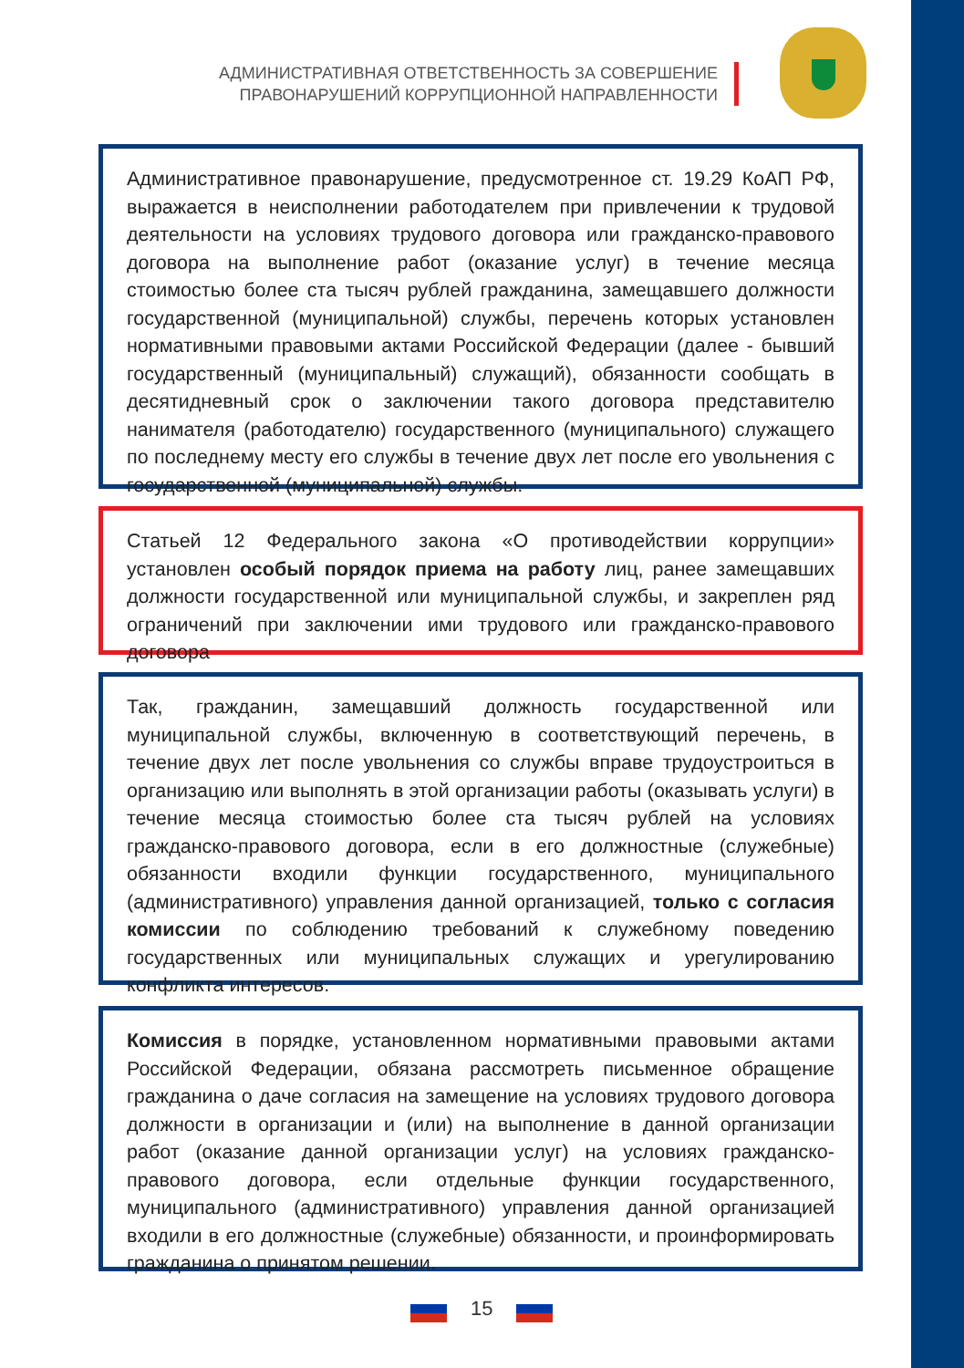АДМИНИСТРАТИВНАЯ ОТВЕТСТВЕННОСТЬ ЗА СОВЕРШЕНИЕ
ПРАВОНАРУШЕНИЙ КОРРУПЦИОННОЙ НАПРАВЛЕННОСТИ
Административное правонарушение, предусмотренное ст. 19.29 КоАП РФ, выражается в неисполнении работодателем при привлечении к трудовой деятельности на условиях трудового договора или гражданско-правового договора на выполнение работ (оказание услуг) в течение месяца стоимостью более ста тысяч рублей гражданина, замещавшего должности государственной (муниципальной) службы, перечень которых установлен нормативными правовыми актами Российской Федерации (далее - бывший государственный (муниципальный) служащий), обязанности сообщать в десятидневный срок о заключении такого договора представителю нанимателя (работодателю) государственного (муниципального) служащего по последнему месту его службы в течение двух лет после его увольнения с государственной (муниципальной) службы.
Статьей 12 Федерального закона «О противодействии коррупции» установлен особый порядок приема на работу лиц, ранее замещавших должности государственной или муниципальной службы, и закреплен ряд ограничений при заключении ими трудового или гражданско-правового договора
Так, гражданин, замещавший должность государственной или муниципальной службы, включенную в соответствующий перечень, в течение двух лет после увольнения со службы вправе трудоустроиться в организацию или выполнять в этой организации работы (оказывать услуги) в течение месяца стоимостью более ста тысяч рублей на условиях гражданско-правового договора, если в его должностные (служебные) обязанности входили функции государственного, муниципального (административного) управления данной организацией, только с согласия комиссии по соблюдению требований к служебному поведению государственных или муниципальных служащих и урегулированию конфликта интересов.
Комиссия в порядке, установленном нормативными правовыми актами Российской Федерации, обязана рассмотреть письменное обращение гражданина о даче согласия на замещение на условиях трудового договора должности в организации и (или) на выполнение в данной организации работ (оказание данной организации услуг) на условиях гражданско-правового договора, если отдельные функции государственного, муниципального (административного) управления данной организацией входили в его должностные (служебные) обязанности, и проинформировать гражданина о принятом решении.
15